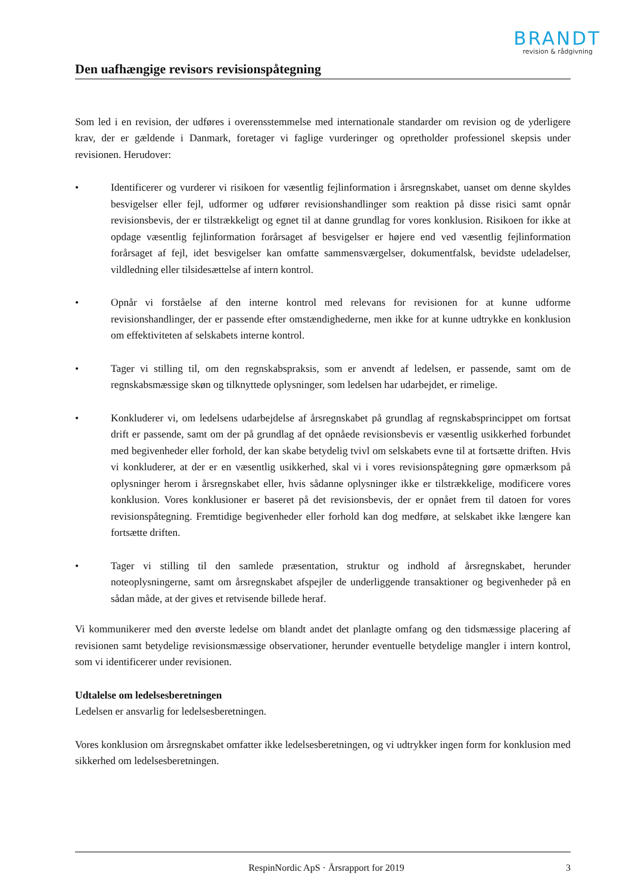BRANDT
revision & rådgivning
Den uafhængige revisors revisionspåtegning
Som led i en revision, der udføres i overensstemmelse med internationale standarder om revision og de yderligere krav, der er gældende i Danmark, foretager vi faglige vurderinger og opretholder professionel skepsis under revisionen. Herudover:
• Identificerer og vurderer vi risikoen for væsentlig fejlinformation i årsregnskabet, uanset om denne skyldes besvigelser eller fejl, udformer og udfører revisionshandlinger som reaktion på disse risici samt opnår revisionsbevis, der er tilstrækkeligt og egnet til at danne grundlag for vores konklusion. Risikoen for ikke at opdage væsentlig fejlinformation forårsaget af besvigelser er højere end ved væsentlig fejlinformation forårsaget af fejl, idet besvigelser kan omfatte sammensværgelser, dokumentfalsk, bevidste udeladelser, vildledning eller tilsidesættelse af intern kontrol.
• Opnår vi forståelse af den interne kontrol med relevans for revisionen for at kunne udforme revisionshandlinger, der er passende efter omstændighederne, men ikke for at kunne udtrykke en konklusion om effektiviteten af selskabets interne kontrol.
• Tager vi stilling til, om den regnskabspraksis, som er anvendt af ledelsen, er passende, samt om de regnskabsmæssige skøn og tilknyttede oplysninger, som ledelsen har udarbejdet, er rimelige.
• Konkluderer vi, om ledelsens udarbejdelse af årsregnskabet på grundlag af regnskabsprincippet om fortsat drift er passende, samt om der på grundlag af det opnåede revisionsbevis er væsentlig usikkerhed forbundet med begivenheder eller forhold, der kan skabe betydelig tvivl om selskabets evne til at fortsætte driften. Hvis vi konkluderer, at der er en væsentlig usikkerhed, skal vi i vores revisionspåtegning gøre opmærksom på oplysninger herom i årsregnskabet eller, hvis sådanne oplysninger ikke er tilstrækkelige, modificere vores konklusion. Vores konklusioner er baseret på det revisionsbevis, der er opnået frem til datoen for vores revisionspåtegning. Fremtidige begivenheder eller forhold kan dog medføre, at selskabet ikke længere kan fortsætte driften.
• Tager vi stilling til den samlede præsentation, struktur og indhold af årsregnskabet, herunder noteoplysningerne, samt om årsregnskabet afspejler de underliggende transaktioner og begivenheder på en sådan måde, at der gives et retvisende billede heraf.
Vi kommunikerer med den øverste ledelse om blandt andet det planlagte omfang og den tidsmæssige placering af revisionen samt betydelige revisionsmæssige observationer, herunder eventuelle betydelige mangler i intern kontrol, som vi identificerer under revisionen.
Udtalelse om ledelsesberetningen
Ledelsen er ansvarlig for ledelsesberetningen.
Vores konklusion om årsregnskabet omfatter ikke ledelsesberetningen, og vi udtrykker ingen form for konklusion med sikkerhed om ledelsesberetningen.
RespinNordic ApS · Årsrapport for 2019 3